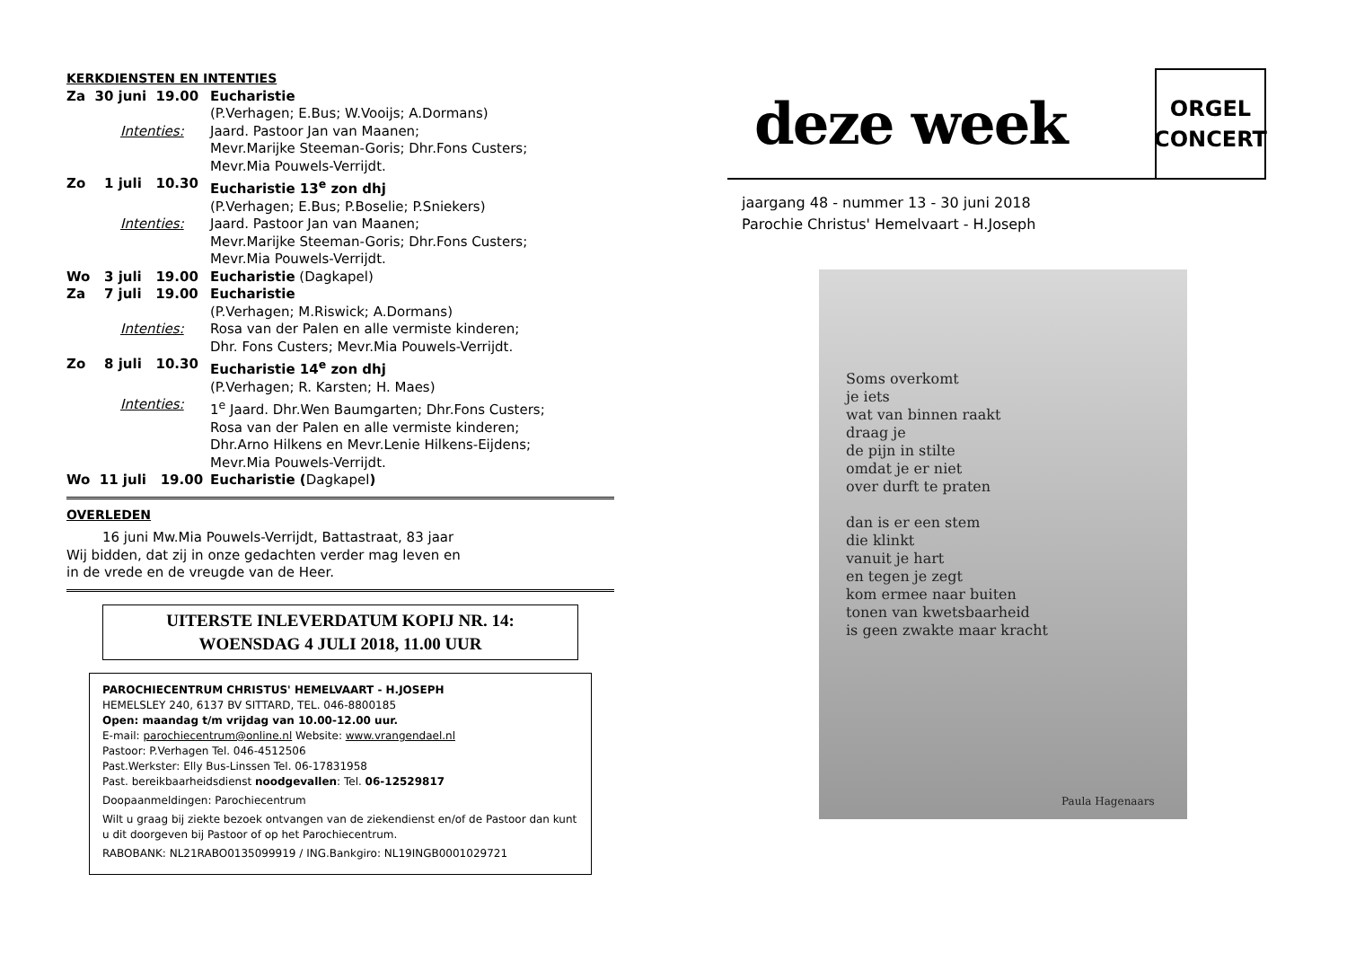KERKDIENSTEN EN INTENTIES
Za 30 juni 19.00
Eucharistie
(P.Verhagen; E.Bus; W.Vooijs; A.Dormans)
Intenties: Jaard. Pastoor Jan van Maanen;
Mevr.Marijke Steeman-Goris; Dhr.Fons Custers;
Mevr.Mia Pouwels-Verrijdt.
Zo 1 juli 10.30
Eucharistie 13<sup>e</sup> zon dhj
(P.Verhagen; E.Bus; P.Boselie; P.Sniekers)
Intenties: Jaard. Pastoor Jan van Maanen;
Mevr.Marijke Steeman-Goris; Dhr.Fons Custers;
Mevr.Mia Pouwels-Verrijdt.
Wo 3 juli 19.00
Eucharistie (Dagkapel)
Za 7 juli 19.00
Eucharistie
(P.Verhagen; M.Riswick; A.Dormans)
Intenties: Rosa van der Palen en alle vermiste kinderen;
Dhr. Fons Custers; Mevr.Mia Pouwels-Verrijdt.
Zo 8 juli 10.30
Eucharistie 14<sup>e</sup> zon dhj
(P.Verhagen; R. Karsten; H. Maes)
Intenties: 1<sup>e</sup> Jaard. Dhr.Wen Baumgarten; Dhr.Fons Custers;
Rosa van der Palen en alle vermiste kinderen;
Dhr.Arno Hilkens en Mevr.Lenie Hilkens-Eijdens;
Mevr.Mia Pouwels-Verrijdt.
Wo 11 juli 19.00
Eucharistie (Dagkapel)
OVERLEDEN
16 juni Mw.Mia Pouwels-Verrijdt, Battastraat, 83 jaar
Wij bidden, dat zij in onze gedachten verder mag leven en
in de vrede en de vreugde van de Heer.
UITERSTE INLEVERDATUM KOPIJ NR. 14:
WOENSDAG 4 JULI 2018, 11.00 UUR
PAROCHIECENTRUM CHRISTUS' HEMELVAART - H.JOSEPH
HEMELSLEY 240, 6137 BV SITTARD, TEL. 046-8800185
Open: maandag t/m vrijdag van 10.00-12.00 uur.
E-mail: parochiecentrum@online.nl Website: www.vrangendael.nl
Pastoor: P.Verhagen Tel. 046-4512506
Past.Werkster: Elly Bus-Linssen Tel. 06-17831958
Past. bereikbaarheidsdienst noodgevallen: Tel. 06-12529817
Doopaanmeldingen: Parochiecentrum
Wilt u graag bij ziekte bezoek ontvangen van de ziekendienst en/of de Pastoor dan kunt u dit doorgeven bij Pastoor of op het Parochiecentrum.
RABOBANK: NL21RABO0135099919 / ING.Bankgiro: NL19INGB0001029721
deze week
ORGEL
CONCERT
jaargang 48 - nummer 13 - 30 juni 2018
Parochie Christus' Hemelvaart - H.Joseph
Soms overkomt
je iets
wat van binnen raakt
draag je
de pijn in stilte
omdat je er niet
over durft te praten
dan is er een stem
die klinkt
vanuit je hart
en tegen je zegt
kom ermee naar buiten
tonen van kwetsbaarheid
is geen zwakte maar kracht
Paula Hagenaars